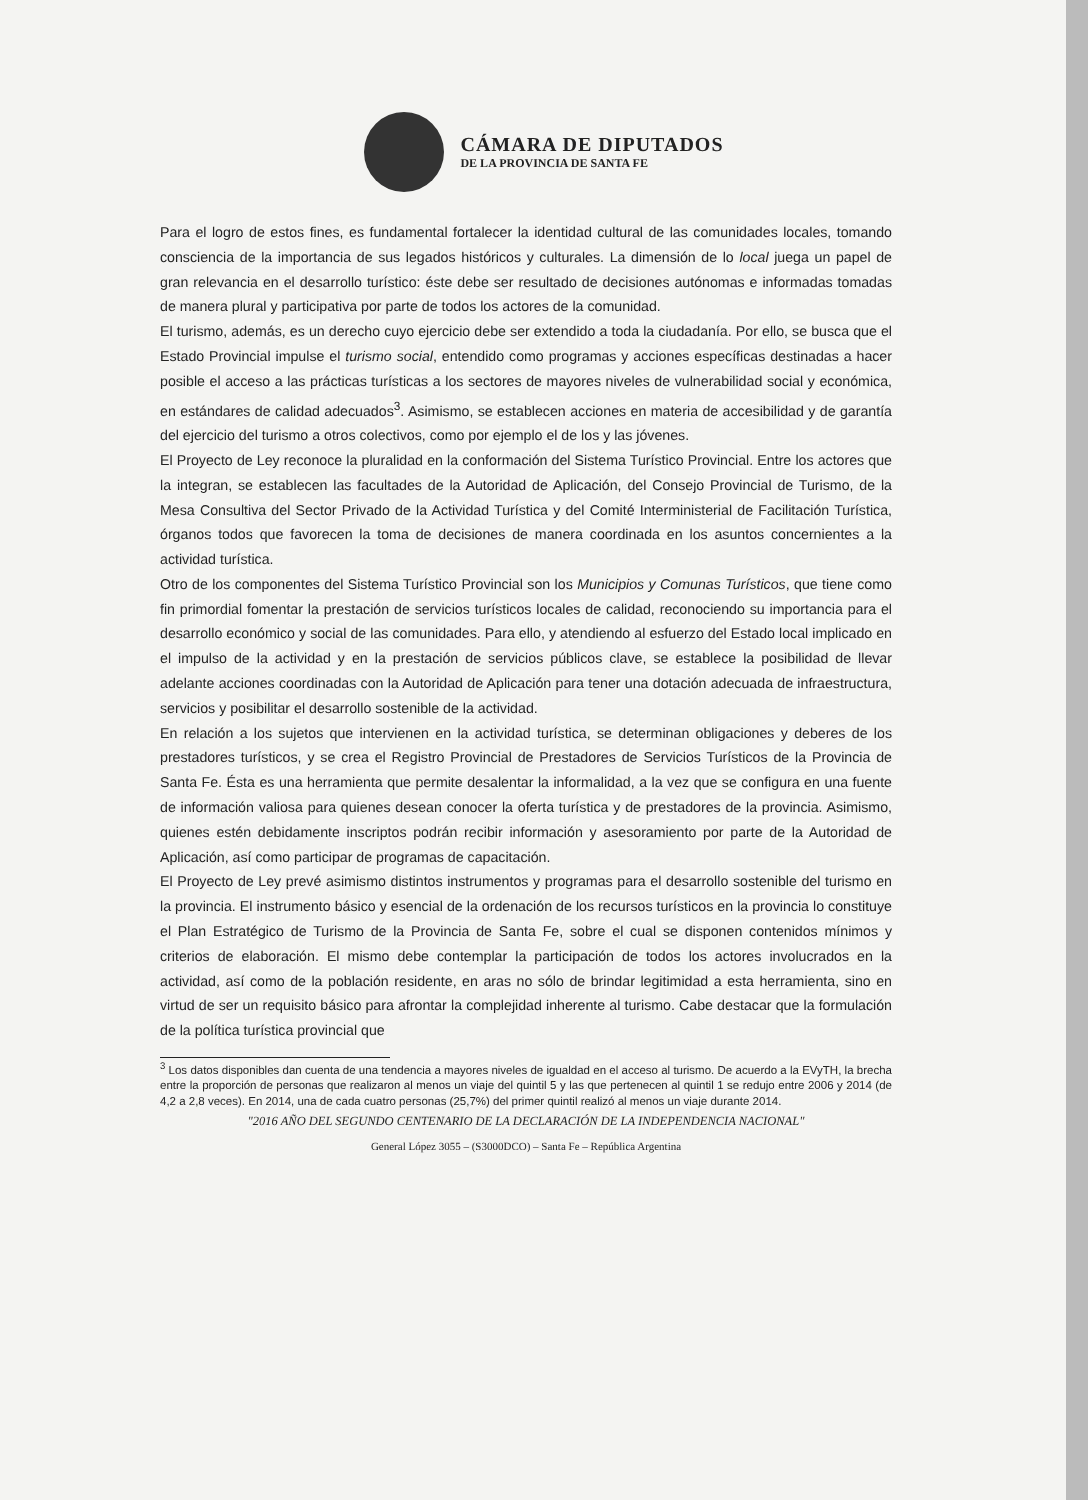CÁMARA DE DIPUTADOS
DE LA PROVINCIA DE SANTA FE
Para el logro de estos fines, es fundamental fortalecer la identidad cultural de las comunidades locales, tomando consciencia de la importancia de sus legados históricos y culturales. La dimensión de lo local juega un papel de gran relevancia en el desarrollo turístico: éste debe ser resultado de decisiones autónomas e informadas tomadas de manera plural y participativa por parte de todos los actores de la comunidad.
El turismo, además, es un derecho cuyo ejercicio debe ser extendido a toda la ciudadanía. Por ello, se busca que el Estado Provincial impulse el turismo social, entendido como programas y acciones específicas destinadas a hacer posible el acceso a las prácticas turísticas a los sectores de mayores niveles de vulnerabilidad social y económica, en estándares de calidad adecuados<sup>3</sup>. Asimismo, se establecen acciones en materia de accesibilidad y de garantía del ejercicio del turismo a otros colectivos, como por ejemplo el de los y las jóvenes.
El Proyecto de Ley reconoce la pluralidad en la conformación del Sistema Turístico Provincial. Entre los actores que la integran, se establecen las facultades de la Autoridad de Aplicación, del Consejo Provincial de Turismo, de la Mesa Consultiva del Sector Privado de la Actividad Turística y del Comité Interministerial de Facilitación Turística, órganos todos que favorecen la toma de decisiones de manera coordinada en los asuntos concernientes a la actividad turística.
Otro de los componentes del Sistema Turístico Provincial son los Municipios y Comunas Turísticos, que tiene como fin primordial fomentar la prestación de servicios turísticos locales de calidad, reconociendo su importancia para el desarrollo económico y social de las comunidades. Para ello, y atendiendo al esfuerzo del Estado local implicado en el impulso de la actividad y en la prestación de servicios públicos clave, se establece la posibilidad de llevar adelante acciones coordinadas con la Autoridad de Aplicación para tener una dotación adecuada de infraestructura, servicios y posibilitar el desarrollo sostenible de la actividad.
En relación a los sujetos que intervienen en la actividad turística, se determinan obligaciones y deberes de los prestadores turísticos, y se crea el Registro Provincial de Prestadores de Servicios Turísticos de la Provincia de Santa Fe. Ésta es una herramienta que permite desalentar la informalidad, a la vez que se configura en una fuente de información valiosa para quienes desean conocer la oferta turística y de prestadores de la provincia. Asimismo, quienes estén debidamente inscriptos podrán recibir información y asesoramiento por parte de la Autoridad de Aplicación, así como participar de programas de capacitación.
El Proyecto de Ley prevé asimismo distintos instrumentos y programas para el desarrollo sostenible del turismo en la provincia. El instrumento básico y esencial de la ordenación de los recursos turísticos en la provincia lo constituye el Plan Estratégico de Turismo de la Provincia de Santa Fe, sobre el cual se disponen contenidos mínimos y criterios de elaboración. El mismo debe contemplar la participación de todos los actores involucrados en la actividad, así como de la población residente, en aras no sólo de brindar legitimidad a esta herramienta, sino en virtud de ser un requisito básico para afrontar la complejidad inherente al turismo. Cabe destacar que la formulación de la política turística provincial que
<sup>3</sup> Los datos disponibles dan cuenta de una tendencia a mayores niveles de igualdad en el acceso al turismo. De acuerdo a la EVyTH, la brecha entre la proporción de personas que realizaron al menos un viaje del quintil 5 y las que pertenecen al quintil 1 se redujo entre 2006 y 2014 (de 4,2 a 2,8 veces). En 2014, una de cada cuatro personas (25,7%) del primer quintil realizó al menos un viaje durante 2014.
"2016 AÑO DEL SEGUNDO CENTENARIO DE LA DECLARACIÓN DE LA INDEPENDENCIA NACIONAL"
General López 3055 – (S3000DCO) – Santa Fe – República Argentina